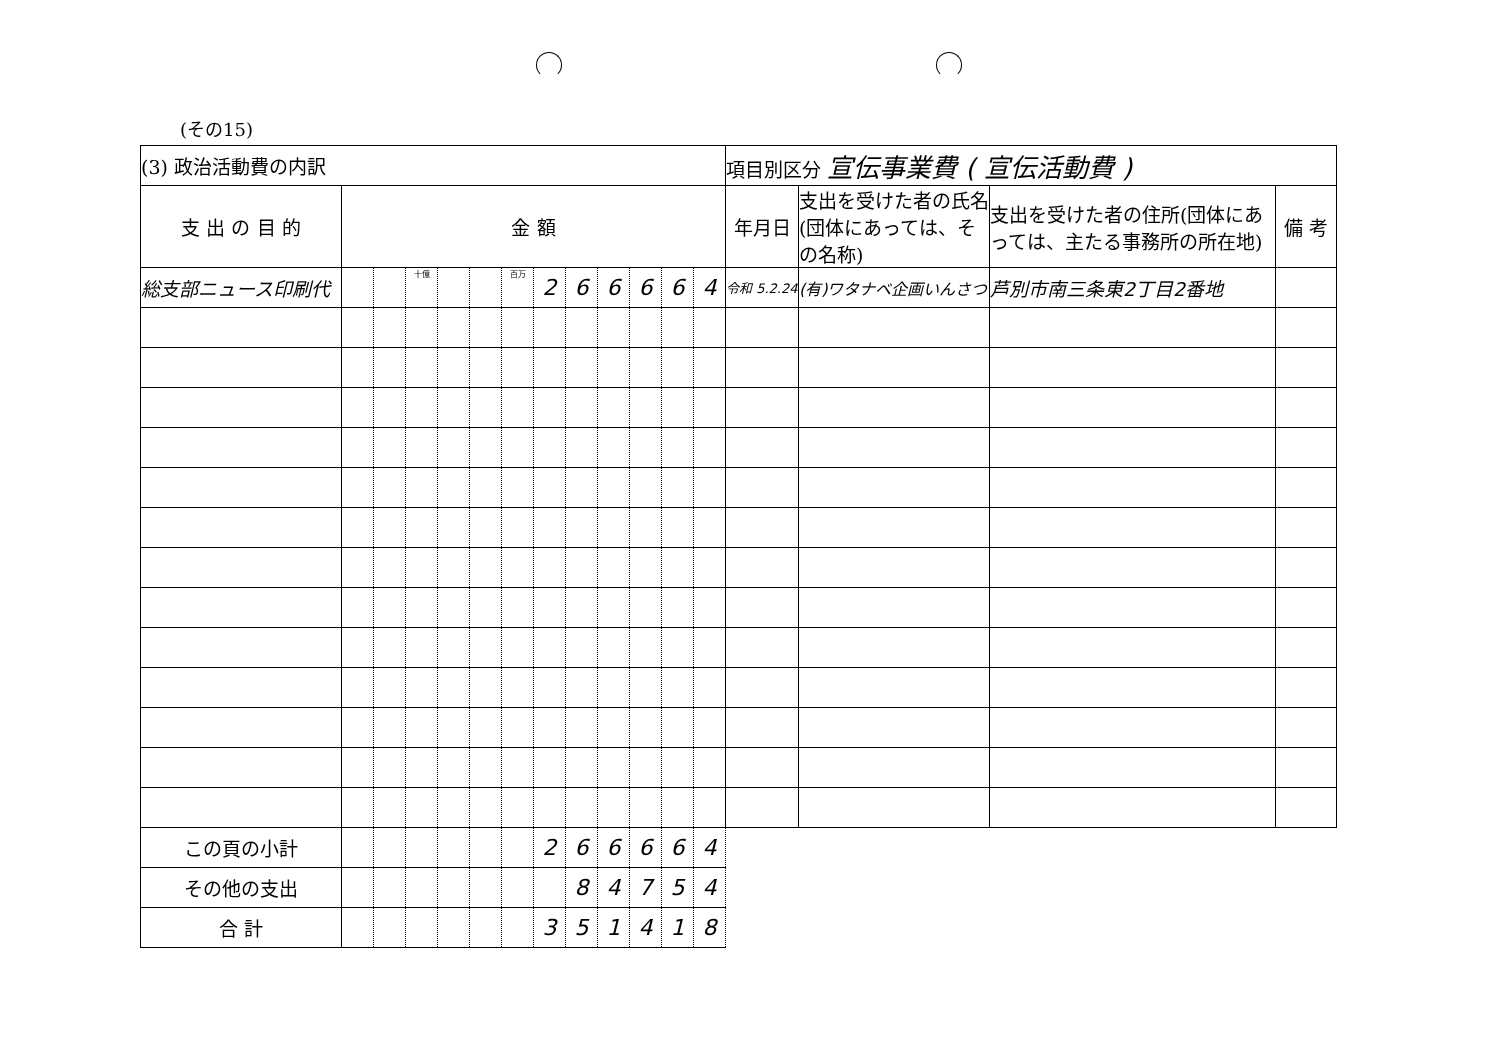(その15)
| (3) 政治活動費の内訳 | | | | | | | | | | | | | 項目別区分 宣伝事業費 ( 宣伝活動費 ) | | | |
| 支 出 の 目 的 | 金 額 | | | | | | | | | | | | 年月日 | 支出を受けた者の氏名(団体にあっては、その名称) | 支出を受けた者の住所(団体にあっては、主たる事務所の所在地) | 備 考 |
| 総支部ニュース印刷代 | | | 十億 | | | 百万 | 2 | 6 | 6 | 6 | 6 | 4 | 令和 5.2.24 | (有)ワタナベ企画いんさつ | 芦別市南三条東2丁目2番地 | |
| この頁の小計 | | | | | | | 2 | 6 | 6 | 6 | 6 | 4 | | | | |
| その他の支出 | | | | | | | | 8 | 4 | 7 | 5 | 4 | | | | |
| 合 計 | | | | | | | 3 | 5 | 1 | 4 | 1 | 8 | | | | |